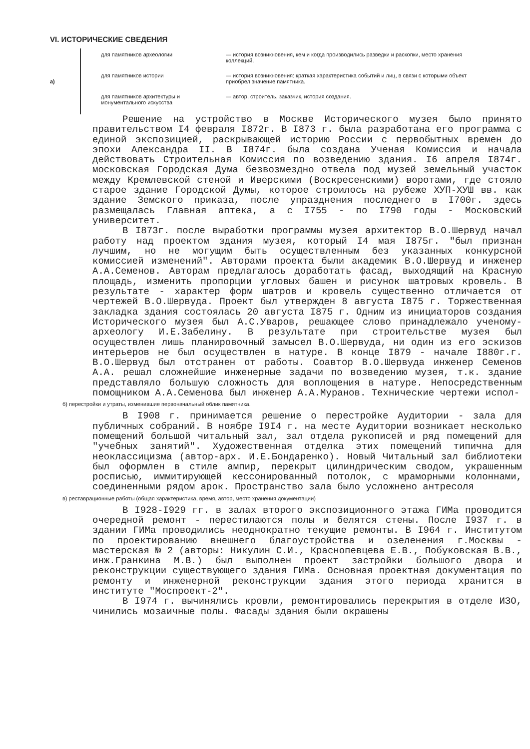VI. ИСТОРИЧЕСКИЕ СВЕДЕНИЯ
а)
для памятников археологии — история возникновения, кем и когда производились разведки и раскопки, место хранения коллекций.
для памятников истории — история возникновения: краткая характеристика событий и лиц, в связи с которыми объект приобрел значение памятника.
для памятников архитектуры и монументального искусства
— автор, строитель, заказчик, история создания.
Решение на устройство в Москве Исторического музея было принято правительством I4 февраля I872г. В I873 г. была разработана его программа с единой экспозицией, раскрывающей историю России с первобытных времен до эпохи Александра II. В I874г. была создана Ученая Комиссия и начала действовать Строительная Комиссия по возведению здания. I6 апреля I874г. московская Городская Дума безвозмездно отвела под музей земельный участок между Кремлевской стеной и Иверскими (Воскресенскими) воротами, где стояло старое здание Городской Думы, которое строилось на рубеже ХУП-ХУШ вв. как здание Земского приказа, после упразднения последнего в I700г. здесь размещалась Главная аптека, а с I755 - по I790 годы - Московский университет.
В I873г. после выработки программы музея архитектор В.О.Шервуд начал работу над проектом здания музея, который I4 мая I875г. "был признан лучшим, но не могущим быть осуществленным без указанных конкурсной комиссией изменений". Авторами проекта были академик В.О.Шервуд и инженер А.А.Семенов. Авторам предлагалось доработать фасад, выходящий на Красную площадь, изменить пропорции угловых башен и рисунок шатровых кровель. В результате - характер форм шатров и кровель существенно отличается от чертежей В.О.Шервуда. Проект был утвержден 8 августа I875 г. Торжественная закладка здания состоялась 20 августа I875 г. Одним из инициаторов создания Исторического музея был А.С.Уваров, решающее слово принадлежало ученому-археологу И.Е.Забелину. В результате при строительстве музея был осуществлен лишь планировочный замысел В.О.Шервуда, ни один из его эскизов интерьеров не был осуществлен в натуре. В конце I879 - начале I880г.г. В.О.Шервуд был отстранен от работы. Соавтор В.О.Шервуда инженер Семенов А.А. решал сложнейшие инженерные задачи по возведению музея, т.к. здание представляло большую сложность для воплощения в натуре. Непосредственным помощником А.А.Семенова был инженер А.А.Муранов. Технические чертежи испол-
б) перестройки и утраты, изменившие первоначальный облик памятника.
В I908 г. принимается решение о перестройке Аудитории - зала для публичных собраний. В ноябре I9I4 г. на месте Аудитории возникает несколько помещений большой читальный зал, зал отдела рукописей и ряд помещений для "учебных занятий". Художественная отделка этих помещений типична для неоклассицизма (автор-арх. И.Е.Бондаренко). Новый Читальный зал библиотеки был оформлен в стиле ампир, перекрыт цилиндрическим сводом, украшенным росписью, иммитирующей кессонированный потолок, с мраморными колоннами, соединенными рядом арок. Пространство зала было усложнено антресоля
в) реставрационные работы (общая характеристика, время, автор, место хранения документации)
В I928-I929 гг. в залах второго экспозиционного этажа ГИМа проводится очередной ремонт - перестилаются полы и белятся стены. После I937 г. в здании ГИМа проводились неоднократно текущие ремонты. В I964 г. Институтом по проектированию внешнего благоустройства и озеленения г.Москвы - мастерская № 2 (авторы: Никулин С.И., Краснопевцева Е.В., Побуковская В.В., инж.Гранкина М.В.) был выполнен проект застройки большого двора и реконструкции существующего здания ГИМа. Основная проектная документация по ремонту и инженерной реконструкции здания этого периода хранится в институте "Моспроект-2".
В I974 г. вычинялись кровли, ремонтировались перекрытия в отделе ИЗО, чинились мозаичные полы. Фасады здания были окрашены